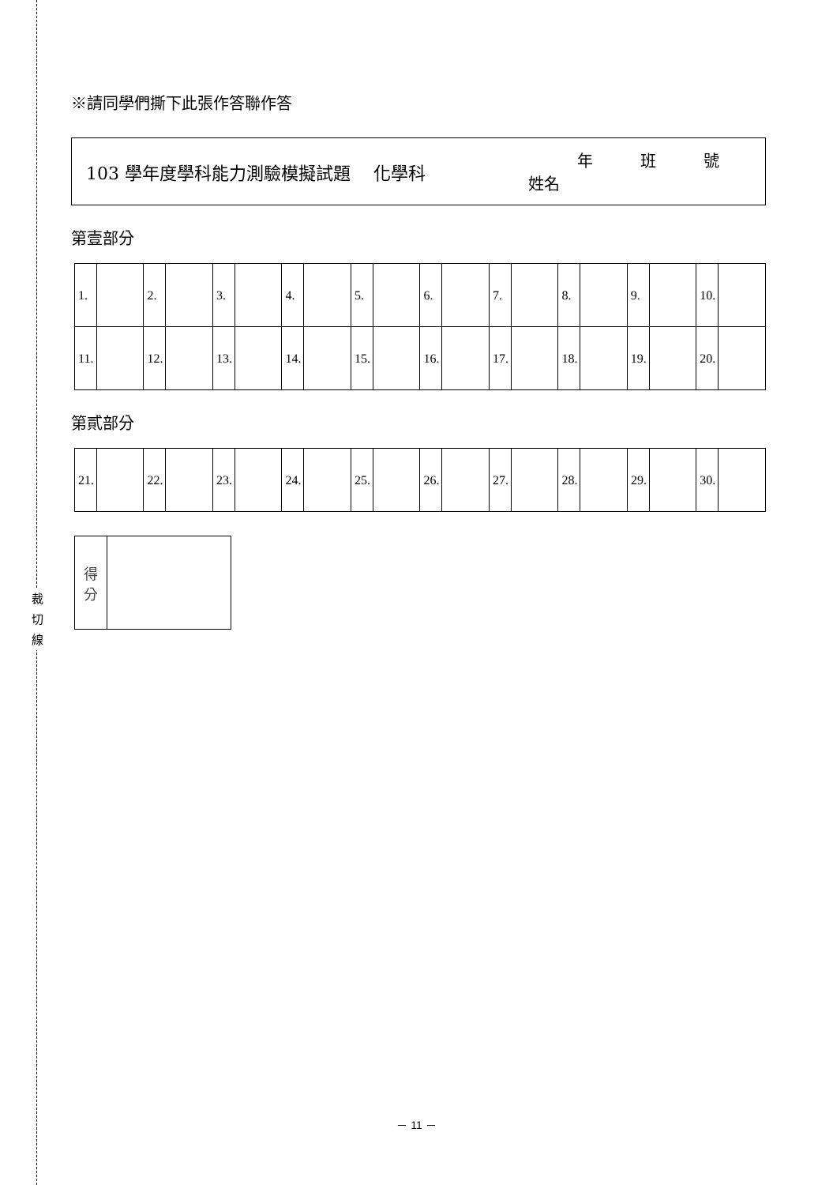裁
切
線
※請同學們撕下此張作答聯作答
103 學年度學科能力測驗模擬試題　 化學科
年　　　班　　　號
姓名
第壹部分
| 1. | | 2. | | 3. | | 4. | | 5. | | 6. | | 7. | | 8. | | 9. | | 10. | |
| 11. | | 12. | | 13. | | 14. | | 15. | | 16. | | 17. | | 18. | | 19. | | 20. | |
第貳部分
| 21. | | 22. | | 23. | | 24. | | 25. | | 26. | | 27. | | 28. | | 29. | | 30. | |
| 得 分 | |
－ 11 －